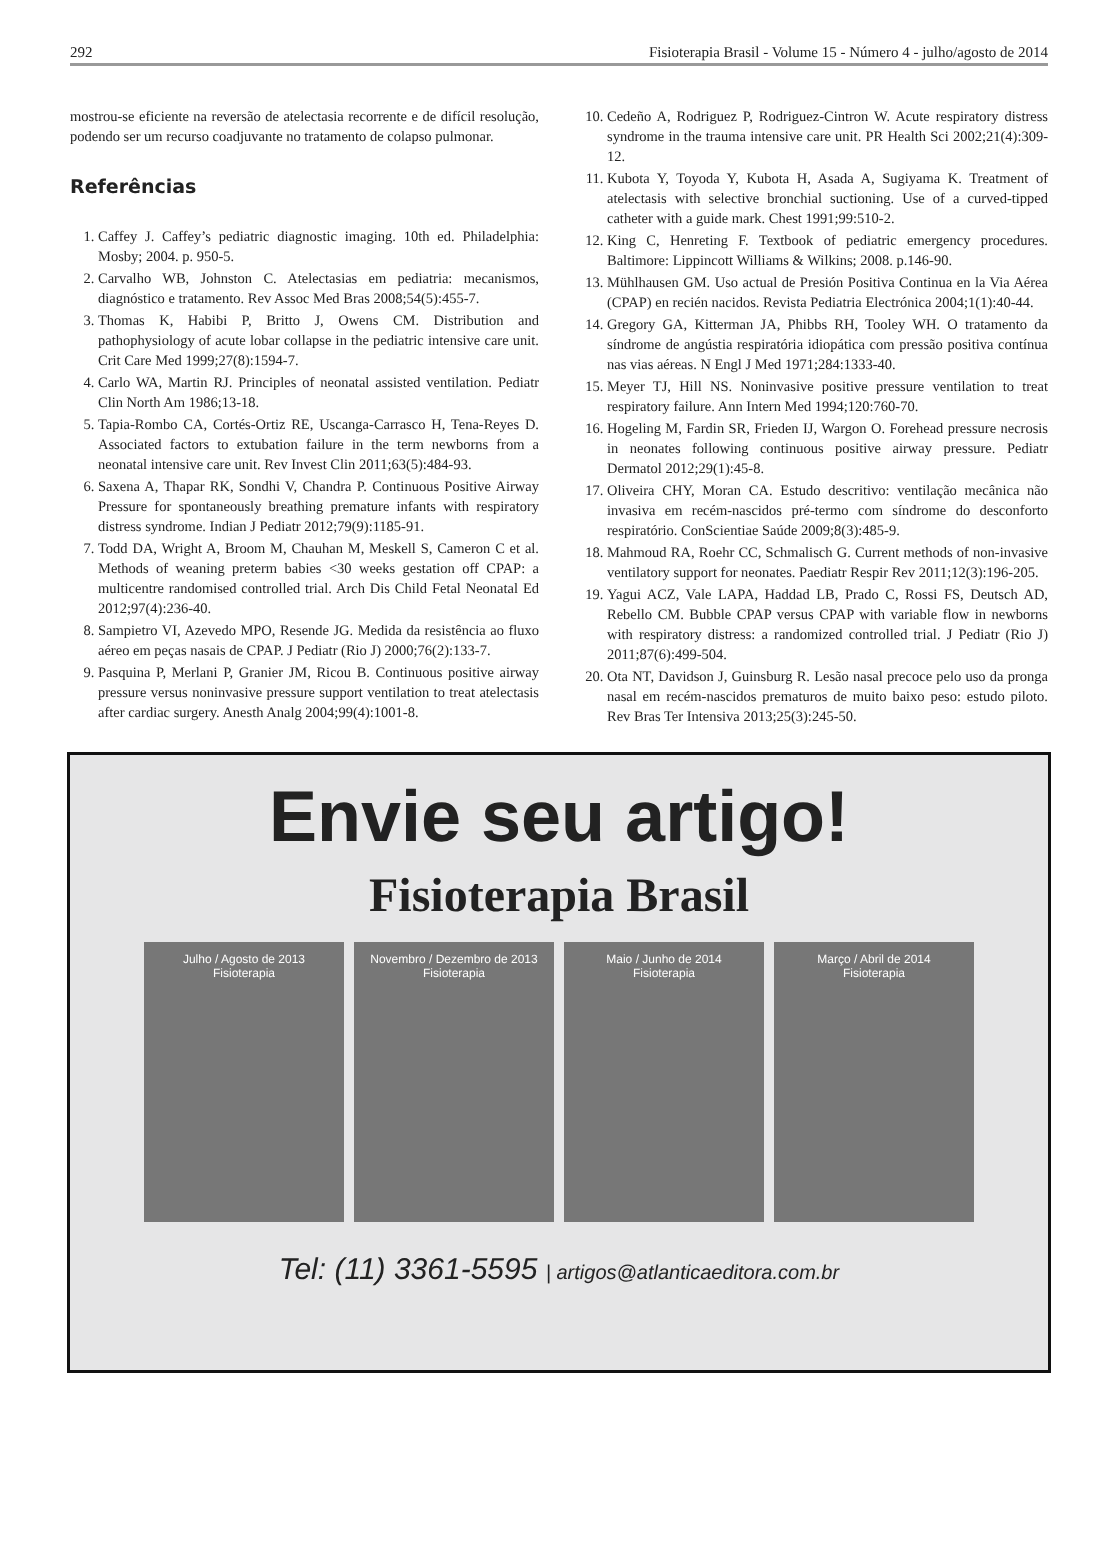292 Fisioterapia Brasil - Volume 15 - Número 4 - julho/agosto de 2014
mostrou-se eficiente na reversão de atelectasia recorrente e de difícil resolução, podendo ser um recurso coadjuvante no tratamento de colapso pulmonar.
Referências
1. Caffey J. Caffey’s pediatric diagnostic imaging. 10th ed. Philadelphia: Mosby; 2004. p. 950-5.
2. Carvalho WB, Johnston C. Atelectasias em pediatria: mecanismos, diagnóstico e tratamento. Rev Assoc Med Bras 2008;54(5):455-7.
3. Thomas K, Habibi P, Britto J, Owens CM. Distribution and pathophysiology of acute lobar collapse in the pediatric intensive care unit. Crit Care Med 1999;27(8):1594-7.
4. Carlo WA, Martin RJ. Principles of neonatal assisted ventilation. Pediatr Clin North Am 1986;13-18.
5. Tapia-Rombo CA, Cortés-Ortiz RE, Uscanga-Carrasco H, Tena-Reyes D. Associated factors to extubation failure in the term newborns from a neonatal intensive care unit. Rev Invest Clin 2011;63(5):484-93.
6. Saxena A, Thapar RK, Sondhi V, Chandra P. Continuous Positive Airway Pressure for spontaneously breathing premature infants with respiratory distress syndrome. Indian J Pediatr 2012;79(9):1185-91.
7. Todd DA, Wright A, Broom M, Chauhan M, Meskell S, Cameron C et al. Methods of weaning preterm babies <30 weeks gestation off CPAP: a multicentre randomised controlled trial. Arch Dis Child Fetal Neonatal Ed 2012;97(4):236-40.
8. Sampietro VI, Azevedo MPO, Resende JG. Medida da resistência ao fluxo aéreo em peças nasais de CPAP. J Pediatr (Rio J) 2000;76(2):133-7.
9. Pasquina P, Merlani P, Granier JM, Ricou B. Continuous positive airway pressure versus noninvasive pressure support ventilation to treat atelectasis after cardiac surgery. Anesth Analg 2004;99(4):1001-8.
10. Cedeño A, Rodriguez P, Rodriguez-Cintron W. Acute respiratory distress syndrome in the trauma intensive care unit. PR Health Sci 2002;21(4):309-12.
11. Kubota Y, Toyoda Y, Kubota H, Asada A, Sugiyama K. Treatment of atelectasis with selective bronchial suctioning. Use of a curved-tipped catheter with a guide mark. Chest 1991;99:510-2.
12. King C, Henreting F. Textbook of pediatric emergency procedures. Baltimore: Lippincott Williams & Wilkins; 2008. p.146-90.
13. Mühlhausen GM. Uso actual de Presión Positiva Continua en la Via Aérea (CPAP) en recién nacidos. Revista Pediatria Electrónica 2004;1(1):40-44.
14. Gregory GA, Kitterman JA, Phibbs RH, Tooley WH. O tratamento da síndrome de angústia respiratória idiopática com pressão positiva contínua nas vias aéreas. N Engl J Med 1971;284:1333-40.
15. Meyer TJ, Hill NS. Noninvasive positive pressure ventilation to treat respiratory failure. Ann Intern Med 1994;120:760-70.
16. Hogeling M, Fardin SR, Frieden IJ, Wargon O. Forehead pressure necrosis in neonates following continuous positive airway pressure. Pediatr Dermatol 2012;29(1):45-8.
17. Oliveira CHY, Moran CA. Estudo descritivo: ventilação mecânica não invasiva em recém-nascidos pré-termo com síndrome do desconforto respiratório. ConScientiae Saúde 2009;8(3):485-9.
18. Mahmoud RA, Roehr CC, Schmalisch G. Current methods of non-invasive ventilatory support for neonates. Paediatr Respir Rev 2011;12(3):196-205.
19. Yagui ACZ, Vale LAPA, Haddad LB, Prado C, Rossi FS, Deutsch AD, Rebello CM. Bubble CPAP versus CPAP with variable flow in newborns with respiratory distress: a randomized controlled trial. J Pediatr (Rio J) 2011;87(6):499-504.
20. Ota NT, Davidson J, Guinsburg R. Lesão nasal precoce pelo uso da pronga nasal em recém-nascidos prematuros de muito baixo peso: estudo piloto. Rev Bras Ter Intensiva 2013;25(3):245-50.
Envie seu artigo!
Fisioterapia Brasil
Julho / Agosto de 2013
Fisioterapia
Novembro / Dezembro de 2013
Fisioterapia
Maio / Junho de 2014
Fisioterapia
Março / Abril de 2014
Fisioterapia
Tel: (11) 3361-5595 | artigos@atlanticaeditora.com.br